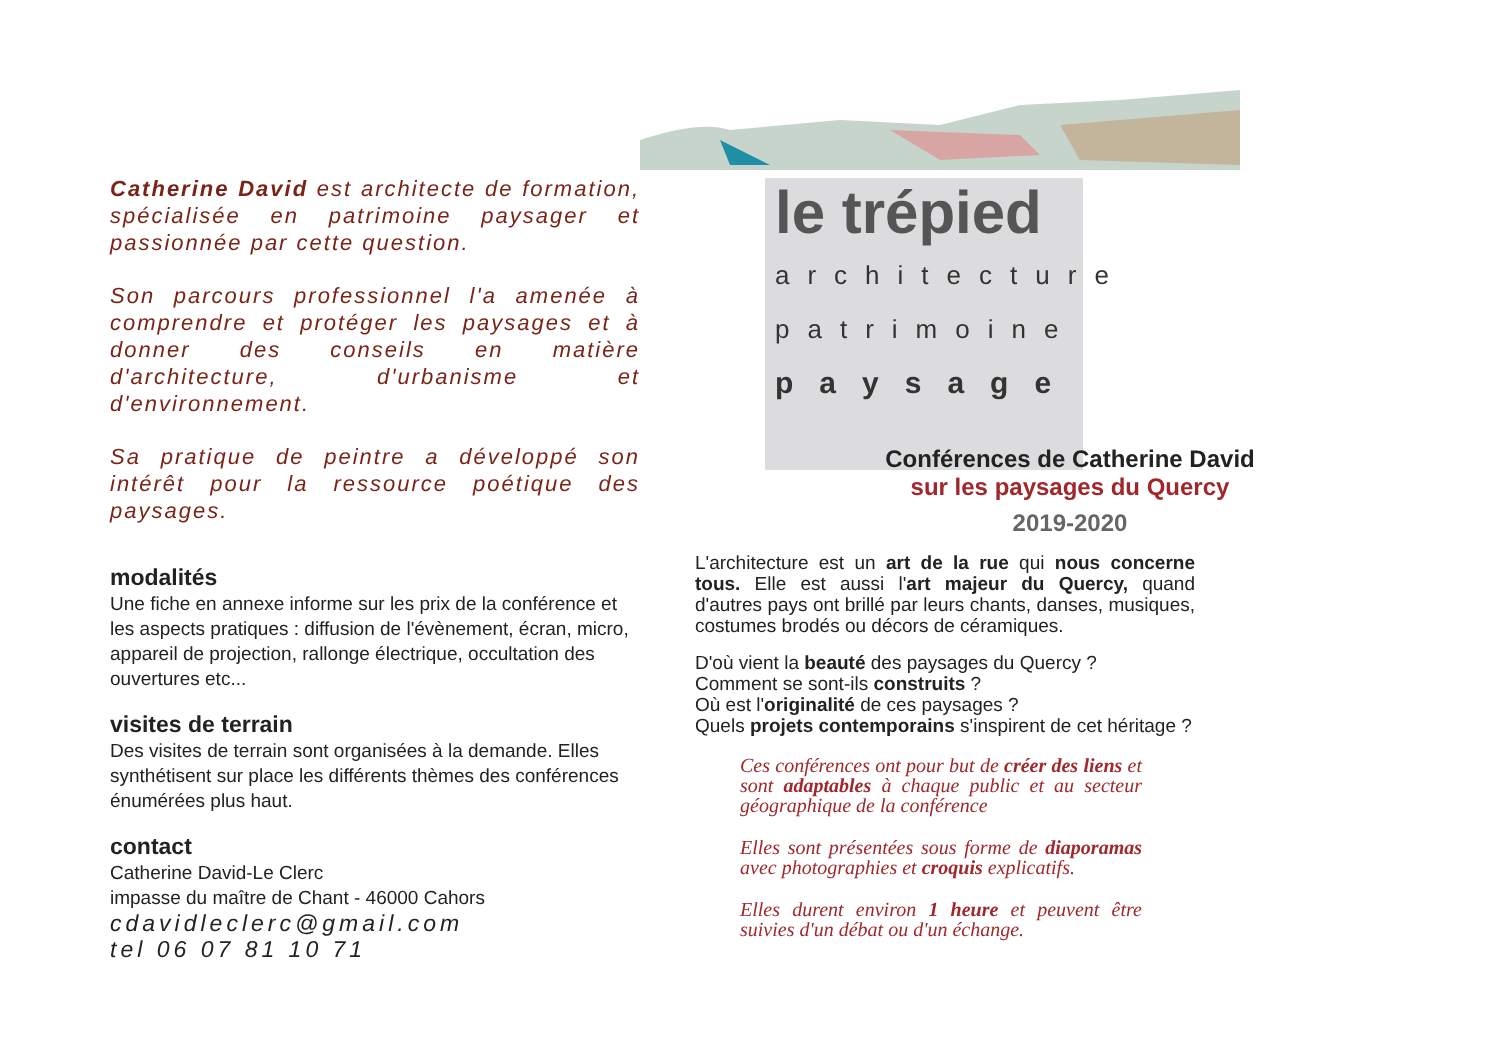Catherine David est architecte de formation, spécialisée en patrimoine paysager et passionnée par cette question.
Son parcours professionnel l'a amenée à comprendre et protéger les paysages et à donner des conseils en matière d'architecture, d'urbanisme et d'environnement.
Sa pratique de peintre a développé son intérêt pour la ressource poétique des paysages.
modalités
Une fiche en annexe informe sur les prix de la conférence et les aspects pratiques : diffusion de l'évènement, écran, micro, appareil de projection, rallonge électrique, occultation des ouvertures etc...
visites de terrain
Des visites de terrain sont organisées à la demande. Elles synthétisent sur place les différents thèmes des conférences énumérées plus haut.
contact
Catherine David-Le Clerc
impasse du maître de Chant - 46000 Cahors
cdavidleclerc@gmail.com
tel 06 07 81 10 71
le trépied
architecture
patrimoine
paysage
Conférences de Catherine David
sur les paysages du Quercy
2019-2020
L'architecture est un art de la rue qui nous concerne tous. Elle est aussi l'art majeur du Quercy, quand d'autres pays ont brillé par leurs chants, danses, musiques, costumes brodés ou décors de céramiques.
D'où vient la beauté des paysages du Quercy ?
Comment se sont-ils construits ?
Où est l'originalité de ces paysages ?
Quels projets contemporains s'inspirent de cet héritage ?
Ces conférences ont pour but de créer des liens et sont adaptables à chaque public et au secteur géographique de la conférence
Elles sont présentées sous forme de diaporamas avec photographies et croquis explicatifs.
Elles durent environ 1 heure et peuvent être suivies d'un débat ou d'un échange.